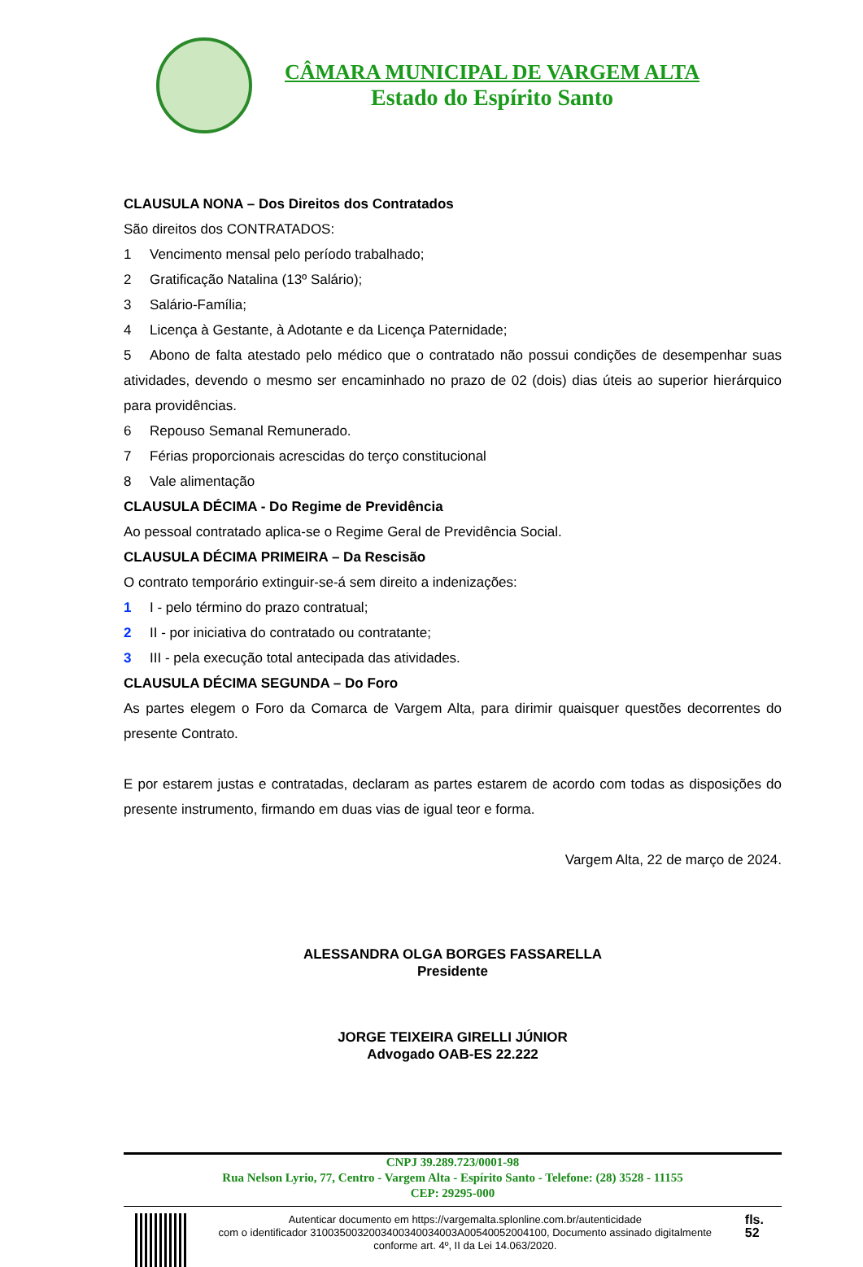CÂMARA MUNICIPAL DE VARGEM ALTA
Estado do Espírito Santo
CLAUSULA NONA – Dos Direitos dos Contratados
São direitos dos CONTRATADOS:
1 Vencimento mensal pelo período trabalhado;
2 Gratificação Natalina (13º Salário);
3 Salário-Família;
4 Licença à Gestante, à Adotante e da Licença Paternidade;
5 Abono de falta atestado pelo médico que o contratado não possui condições de desempenhar suas atividades, devendo o mesmo ser encaminhado no prazo de 02 (dois) dias úteis ao superior hierárquico para providências.
6 Repouso Semanal Remunerado.
7 Férias proporcionais acrescidas do terço constitucional
8 Vale alimentação
CLAUSULA DÉCIMA - Do Regime de Previdência
Ao pessoal contratado aplica-se o Regime Geral de Previdência Social.
CLAUSULA DÉCIMA PRIMEIRA – Da Rescisão
O contrato temporário extinguir-se-á sem direito a indenizações:
1 I - pelo término do prazo contratual;
2 II - por iniciativa do contratado ou contratante;
3 III - pela execução total antecipada das atividades.
CLAUSULA DÉCIMA SEGUNDA – Do Foro
As partes elegem o Foro da Comarca de Vargem Alta, para dirimir quaisquer questões decorrentes do presente Contrato.
E por estarem justas e contratadas, declaram as partes estarem de acordo com todas as disposições do presente instrumento, firmando em duas vias de igual teor e forma.
Vargem Alta, 22 de março de 2024.
ALESSANDRA OLGA BORGES FASSARELLA
Presidente
JORGE TEIXEIRA GIRELLI JÚNIOR
Advogado OAB-ES 22.222
CNPJ 39.289.723/0001-98
Rua Nelson Lyrio, 77, Centro - Vargem Alta - Espírito Santo - Telefone: (28) 3528 - 11155
CEP: 29295-000
Autenticar documento em https://vargemalta.splonline.com.br/autenticidade
com o identificador 3100350032003400340034003A00540052004100, Documento assinado digitalmente
conforme art. 4º, II da Lei 14.063/2020.
fls. 52